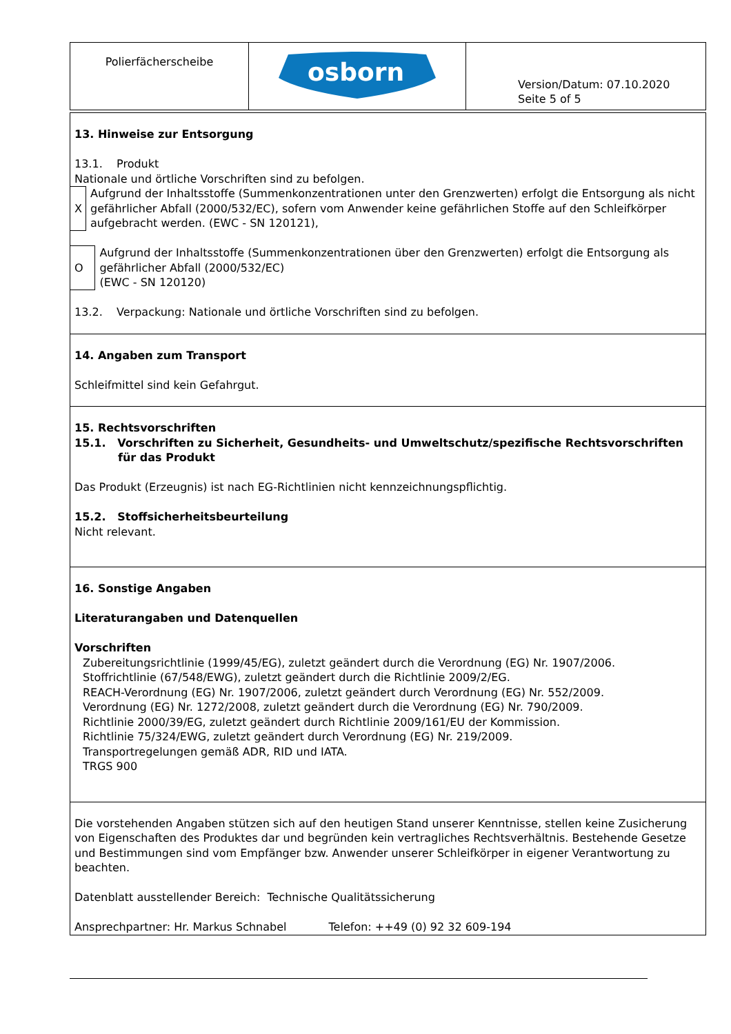| Polierfächerscheibe | osborn | Version/Datum: 07.10.2020 Seite 5 of 5 |
13. Hinweise zur Entsorgung
13.1. Produkt
Nationale und örtliche Vorschriften sind zu befolgen.
X Aufgrund der Inhaltsstoffe (Summenkonzentrationen unter den Grenzwerten) erfolgt die Entsorgung als nicht gefährlicher Abfall (2000/532/EC), sofern vom Anwender keine gefährlichen Stoffe auf den Schleifkörper aufgebracht werden. (EWC - SN 120121),
O Aufgrund der Inhaltsstoffe (Summenkonzentrationen über den Grenzwerten) erfolgt die Entsorgung als gefährlicher Abfall (2000/532/EC)
(EWC - SN 120120)
13.2. Verpackung: Nationale und örtliche Vorschriften sind zu befolgen.
14. Angaben zum Transport
Schleifmittel sind kein Gefahrgut.
15. Rechtsvorschriften
15.1. Vorschriften zu Sicherheit, Gesundheits- und Umweltschutz/spezifische Rechtsvorschriften
für das Produkt
Das Produkt (Erzeugnis) ist nach EG-Richtlinien nicht kennzeichnungspflichtig.
15.2. Stoffsicherheitsbeurteilung
Nicht relevant.
16. Sonstige Angaben
Literaturangaben und Datenquellen
Vorschriften
Zubereitungsrichtlinie (1999/45/EG), zuletzt geändert durch die Verordnung (EG) Nr. 1907/2006.
Stoffrichtlinie (67/548/EWG), zuletzt geändert durch die Richtlinie 2009/2/EG.
REACH-Verordnung (EG) Nr. 1907/2006, zuletzt geändert durch Verordnung (EG) Nr. 552/2009.
Verordnung (EG) Nr. 1272/2008, zuletzt geändert durch die Verordnung (EG) Nr. 790/2009.
Richtlinie 2000/39/EG, zuletzt geändert durch Richtlinie 2009/161/EU der Kommission.
Richtlinie 75/324/EWG, zuletzt geändert durch Verordnung (EG) Nr. 219/2009.
Transportregelungen gemäß ADR, RID und IATA.
TRGS 900
Die vorstehenden Angaben stützen sich auf den heutigen Stand unserer Kenntnisse, stellen keine Zusicherung von Eigenschaften des Produktes dar und begründen kein vertragliches Rechtsverhältnis. Bestehende Gesetze und Bestimmungen sind vom Empfänger bzw. Anwender unserer Schleifkörper in eigener Verantwortung zu beachten.
Datenblatt ausstellender Bereich: Technische Qualitätssicherung
Ansprechpartner: Hr. Markus Schnabel Telefon: ++49 (0) 92 32 609-194